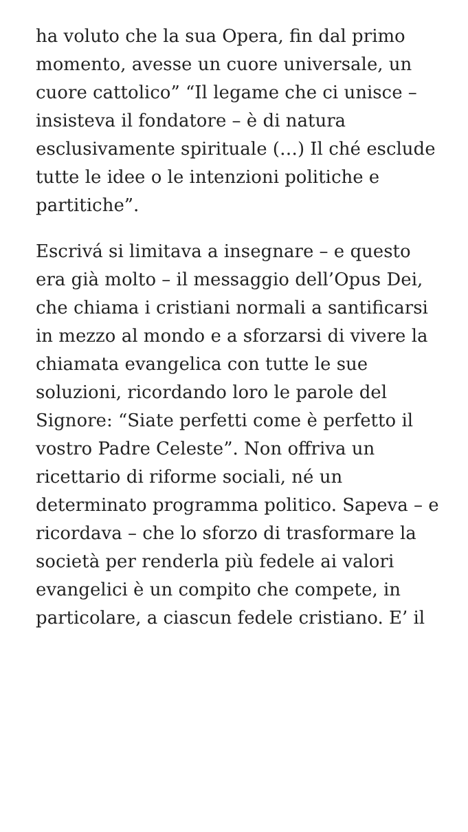ha voluto che la sua Opera, fin dal primo momento, avesse un cuore universale, un cuore cattolico” “Il legame che ci unisce – insisteva il fondatore – è di natura esclusivamente spirituale (…) Il ché esclude tutte le idee o le intenzioni politiche e partitiche”.
Escrivá si limitava a insegnare – e questo era già molto – il messaggio dell’Opus Dei, che chiama i cristiani normali a santificarsi in mezzo al mondo e a sforzarsi di vivere la chiamata evangelica con tutte le sue soluzioni, ricordando loro le parole del Signore: “Siate perfetti come è perfetto il vostro Padre Celeste”. Non offriva un ricettario di riforme sociali, né un determinato programma politico. Sapeva – e ricordava – che lo sforzo di trasformare la società per renderla più fedele ai valori evangelici è un compito che compete, in particolare, a ciascun fedele cristiano. E’ il